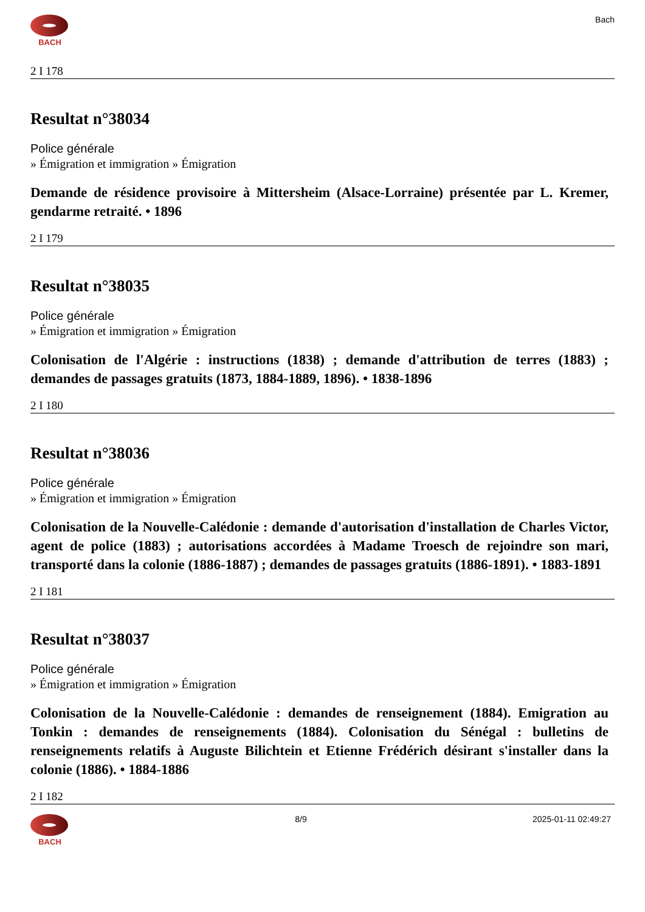BACH Bach
2 I 178
Resultat n°38034
Police générale
» Émigration et immigration » Émigration
Demande de résidence provisoire à Mittersheim (Alsace-Lorraine) présentée par L. Kremer, gendarme retraité. • 1896
2 I 179
Resultat n°38035
Police générale
» Émigration et immigration » Émigration
Colonisation de l'Algérie : instructions (1838) ; demande d'attribution de terres (1883) ; demandes de passages gratuits (1873, 1884-1889, 1896). • 1838-1896
2 I 180
Resultat n°38036
Police générale
» Émigration et immigration » Émigration
Colonisation de la Nouvelle-Calédonie : demande d'autorisation d'installation de Charles Victor, agent de police (1883) ; autorisations accordées à Madame Troesch de rejoindre son mari, transporté dans la colonie (1886-1887) ; demandes de passages gratuits (1886-1891). • 1883-1891
2 I 181
Resultat n°38037
Police générale
» Émigration et immigration » Émigration
Colonisation de la Nouvelle-Calédonie : demandes de renseignement (1884). Emigration au Tonkin : demandes de renseignements (1884). Colonisation du Sénégal : bulletins de renseignements relatifs à Auguste Bilichtein et Etienne Frédérich désirant s'installer dans la colonie (1886). • 1884-1886
2 I 182
BACH 8/9 2025-01-11 02:49:27